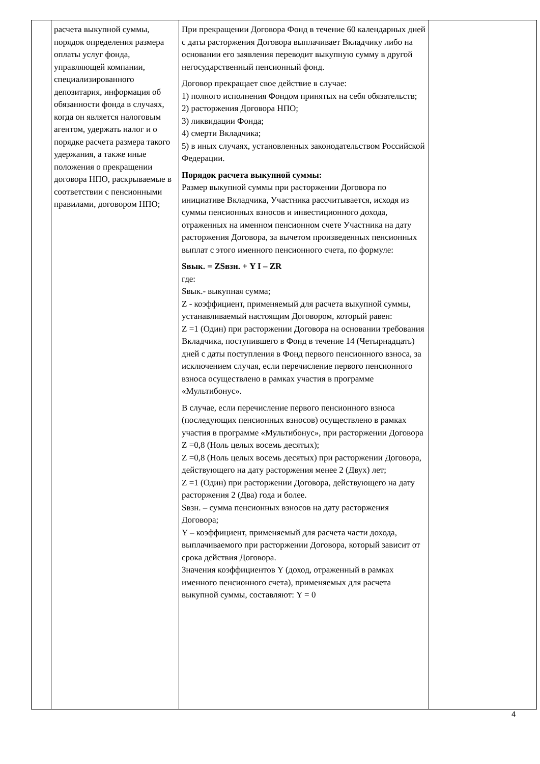| | расчета выкупной суммы, порядок определения размера оплаты услуг фонда, управляющей компании, специализированного депозитария, информация об обязанности фонда в случаях, когда он является налоговым агентом, удержать налог и о порядке расчета размера такого удержания, а также иные положения о прекращении договора НПО, раскрываемые в соответствии с пенсионными правилами, договором НПО; | При прекращении Договора Фонд в течение 60 календарных дней с даты расторжения Договора выплачивает Вкладчику либо на основании его заявления переводит выкупную сумму в другой негосударственный пенсионный фонд. Договор прекращает свое действие в случае: 1) полного исполнения Фондом принятых на себя обязательств; 2) расторжения Договора НПО; 3) ликвидации Фонда; 4) смерти Вкладчика; 5) в иных случаях, установленных законодательством Российской Федерации. Порядок расчета выкупной суммы: Размер выкупной суммы при расторжении Договора по инициативе Вкладчика, Участника рассчитывается, исходя из суммы пенсионных взносов и инвестиционного дохода, отраженных на именном пенсионном счете Участника на дату расторжения Договора, за вычетом произведенных пенсионных выплат с этого именного пенсионного счета, по формуле: Sвык. = ZSвзн. + Y I – ZR где: Sвык.- выкупная сумма; Z - коэффициент, применяемый для расчета выкупной суммы, устанавливаемый настоящим Договором, который равен: Z =1 (Один) при расторжении Договора на основании требования Вкладчика, поступившего в Фонд в течение 14 (Четырнадцать) дней с даты поступления в Фонд первого пенсионного взноса, за исключением случая, если перечисление первого пенсионного взноса осуществлено в рамках участия в программе «Мультибонус». В случае, если перечисление первого пенсионного взноса (последующих пенсионных взносов) осуществлено в рамках участия в программе «Мультибонус», при расторжении Договора Z =0,8 (Ноль целых восемь десятых); Z =0,8 (Ноль целых восемь десятых) при расторжении Договора, действующего на дату расторжения менее 2 (Двух) лет; Z =1 (Один) при расторжении Договора, действующего на дату расторжения 2 (Два) года и более. Sвзн. – сумма пенсионных взносов на дату расторжения Договора; Y – коэффициент, применяемый для расчета части дохода, выплачиваемого при расторжении Договора, который зависит от срока действия Договора. Значения коэффициентов Y (доход, отраженный в рамках именного пенсионного счета), применяемых для расчета выкупной суммы, составляют: Y = 0 | |
4